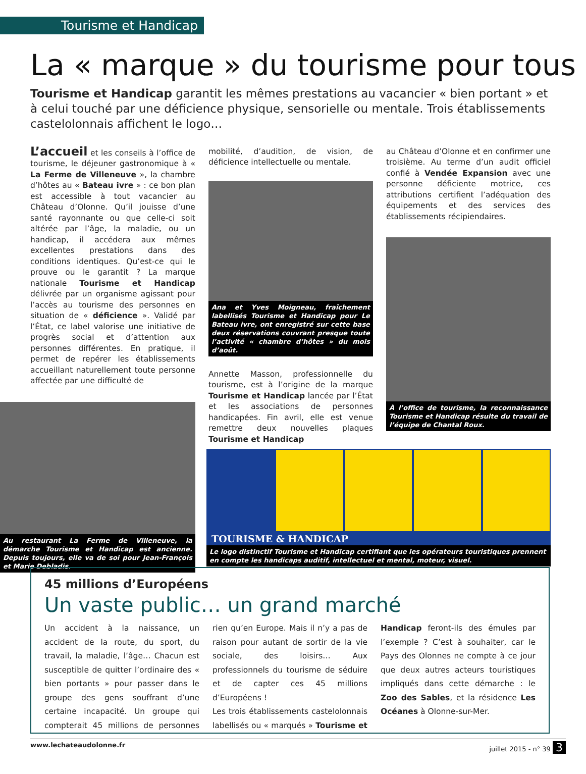Tourisme et Handicap
La « marque » du tourisme pour tous
Tourisme et Handicap garantit les mêmes prestations au vacancier « bien portant » et à celui touché par une déficience physique, sensorielle ou mentale. Trois établissements castelolonnais affichent le logo…
L’accueil et les conseils à l’office de tourisme, le déjeuner gastronomique à « La Ferme de Villeneuve », la chambre d’hôtes au « Bateau ivre » : ce bon plan est accessible à tout vacancier au Château d’Olonne. Qu’il jouisse d’une santé rayonnante ou que celle-ci soit altérée par l’âge, la maladie, ou un handicap, il accédera aux mêmes excellentes prestations dans des conditions identiques. Qu’est-ce qui le prouve ou le garantit ? La marque nationale Tourisme et Handicap délivrée par un organisme agissant pour l’accès au tourisme des personnes en situation de « déficience ». Validé par l’État, ce label valorise une initiative de progrès social et d’attention aux personnes différentes. En pratique, il permet de repérer les établissements accueillant naturellement toute personne affectée par une difficulté de
Au restaurant La Ferme de Villeneuve, la démarche Tourisme et Handicap est ancienne. Depuis toujours, elle va de soi pour Jean-François et Marie Debladis.
mobilité, d’audition, de vision, de déficience intellectuelle ou mentale.
Ana et Yves Moigneau, fraîchement labellisés Tourisme et Handicap pour Le Bateau ivre, ont enregistré sur cette base deux réservations couvrant presque toute l’activité « chambre d’hôtes » du mois d’août.
Annette Masson, professionnelle du tourisme, est à l’origine de la marque Tourisme et Handicap lancée par l’État et les associations de personnes handicapées. Fin avril, elle est venue remettre deux nouvelles plaques Tourisme et Handicap
au Château d’Olonne et en confirmer une troisième. Au terme d’un audit officiel confié à Vendée Expansion avec une personne déficiente motrice, ces attributions certifient l’adéquation des équipements et des services des établissements récipiendaires.
À l’office de tourisme, la reconnaissance Tourisme et Handicap résulte du travail de l’équipe de Chantal Roux.
TOURISME & HANDICAP
Le logo distinctif Tourisme et Handicap certifiant que les opérateurs touristiques prennent en compte les handicaps auditif, intellectuel et mental, moteur, visuel.
45 millions d’Européens
Un vaste public… un grand marché
Un accident à la naissance, un accident de la route, du sport, du travail, la maladie, l’âge… Chacun est susceptible de quitter l’ordinaire des « bien portants » pour passer dans le groupe des gens souffrant d’une certaine incapacité. Un groupe qui compterait 45 millions de personnes rien qu’en Europe. Mais il n’y a pas de raison pour autant de sortir de la vie sociale, des loisirs… Aux professionnels du tourisme de séduire et de capter ces 45 millions d’Européens !
Les trois établissements castelolonnais labellisés ou « marqués » Tourisme et Handicap feront-ils des émules par l’exemple ? C’est à souhaiter, car le Pays des Olonnes ne compte à ce jour que deux autres acteurs touristiques impliqués dans cette démarche : le Zoo des Sables, et la résidence Les Océanes à Olonne-sur-Mer.
www.lechateaudolonne.fr juillet 2015 - n° 39 3